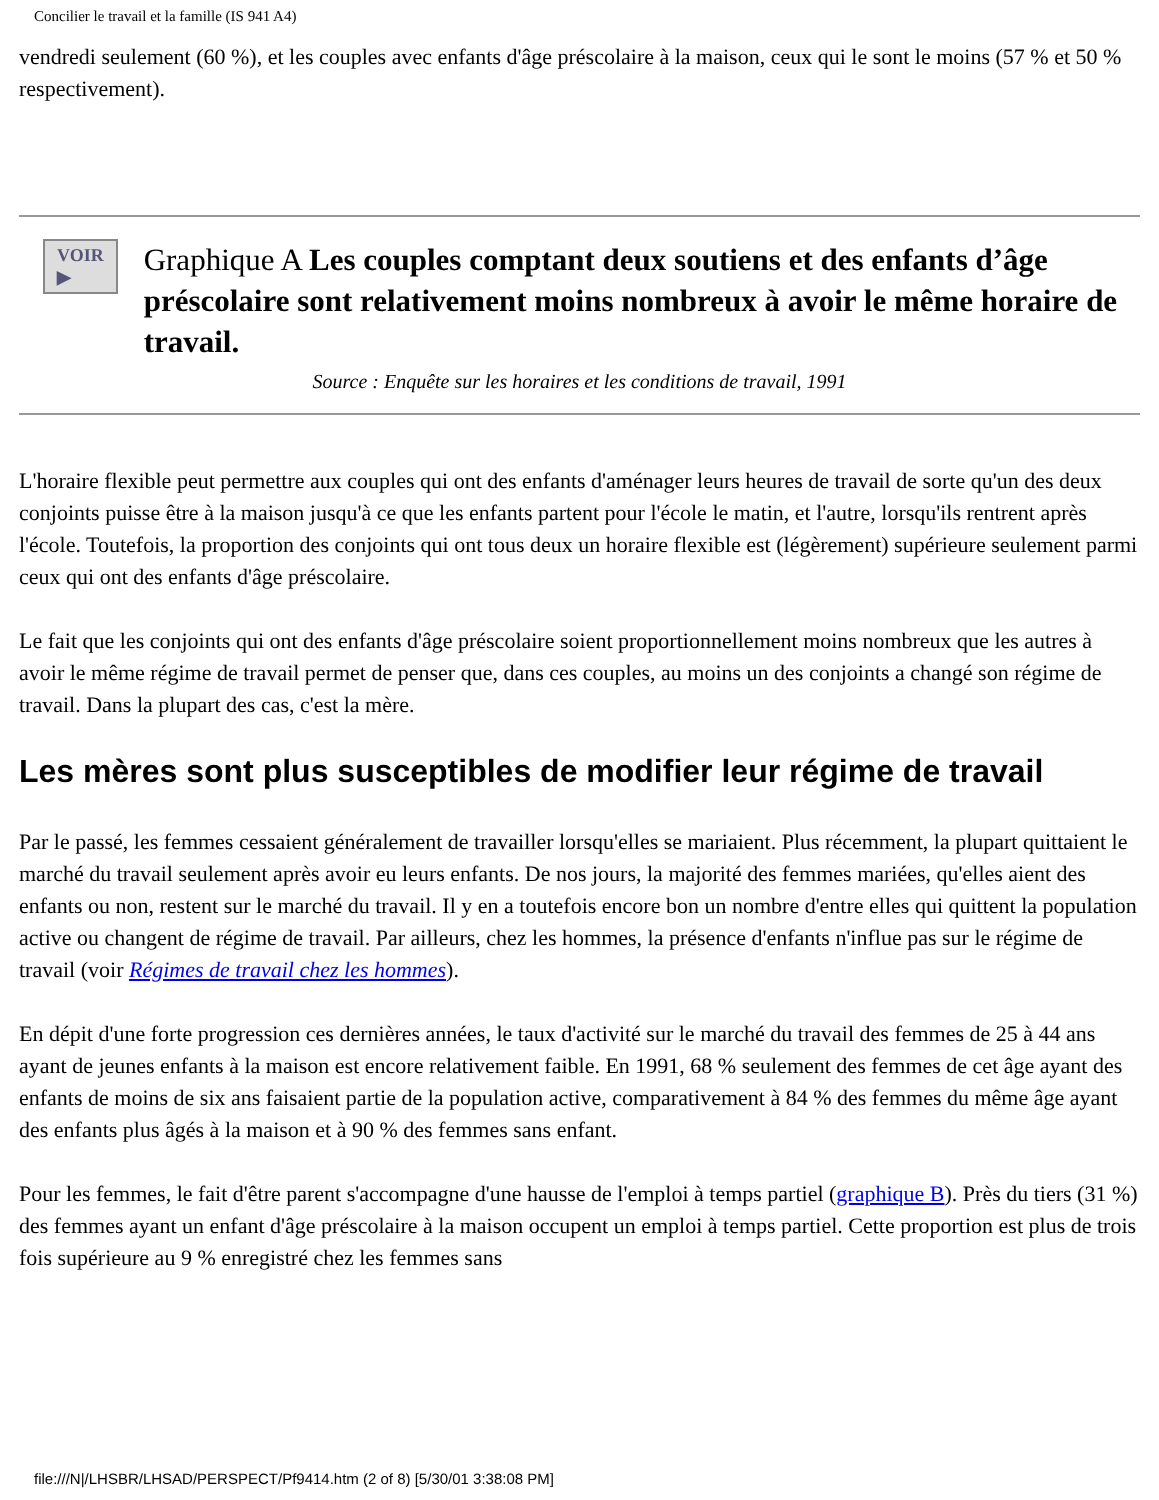Concilier le travail et la famille (IS 941 A4)
vendredi seulement (60 %), et les couples avec enfants d'âge préscolaire à la maison, ceux qui le sont le moins (57 % et 50 % respectivement).
VOIR ▶
Graphique A Les couples comptant deux soutiens et des enfants d’âge préscolaire sont relativement moins nombreux à avoir le même horaire de travail.
Source : Enquête sur les horaires et les conditions de travail, 1991
L'horaire flexible peut permettre aux couples qui ont des enfants d'aménager leurs heures de travail de sorte qu'un des deux conjoints puisse être à la maison jusqu'à ce que les enfants partent pour l'école le matin, et l'autre, lorsqu'ils rentrent après l'école. Toutefois, la proportion des conjoints qui ont tous deux un horaire flexible est (légèrement) supérieure seulement parmi ceux qui ont des enfants d'âge préscolaire.
Le fait que les conjoints qui ont des enfants d'âge préscolaire soient proportionnellement moins nombreux que les autres à avoir le même régime de travail permet de penser que, dans ces couples, au moins un des conjoints a changé son régime de travail. Dans la plupart des cas, c'est la mère.
Les mères sont plus susceptibles de modifier leur régime de travail
Par le passé, les femmes cessaient généralement de travailler lorsqu'elles se mariaient. Plus récemment, la plupart quittaient le marché du travail seulement après avoir eu leurs enfants. De nos jours, la majorité des femmes mariées, qu'elles aient des enfants ou non, restent sur le marché du travail. Il y en a toutefois encore bon un nombre d'entre elles qui quittent la population active ou changent de régime de travail. Par ailleurs, chez les hommes, la présence d'enfants n'influe pas sur le régime de travail (voir Régimes de travail chez les hommes).
En dépit d'une forte progression ces dernières années, le taux d'activité sur le marché du travail des femmes de 25 à 44 ans ayant de jeunes enfants à la maison est encore relativement faible. En 1991, 68 % seulement des femmes de cet âge ayant des enfants de moins de six ans faisaient partie de la population active, comparativement à 84 % des femmes du même âge ayant des enfants plus âgés à la maison et à 90 % des femmes sans enfant.
Pour les femmes, le fait d'être parent s'accompagne d'une hausse de l'emploi à temps partiel (graphique B). Près du tiers (31 %) des femmes ayant un enfant d'âge préscolaire à la maison occupent un emploi à temps partiel. Cette proportion est plus de trois fois supérieure au 9 % enregistré chez les femmes sans
file:///N|/LHSBR/LHSAD/PERSPECT/Pf9414.htm (2 of 8) [5/30/01 3:38:08 PM]